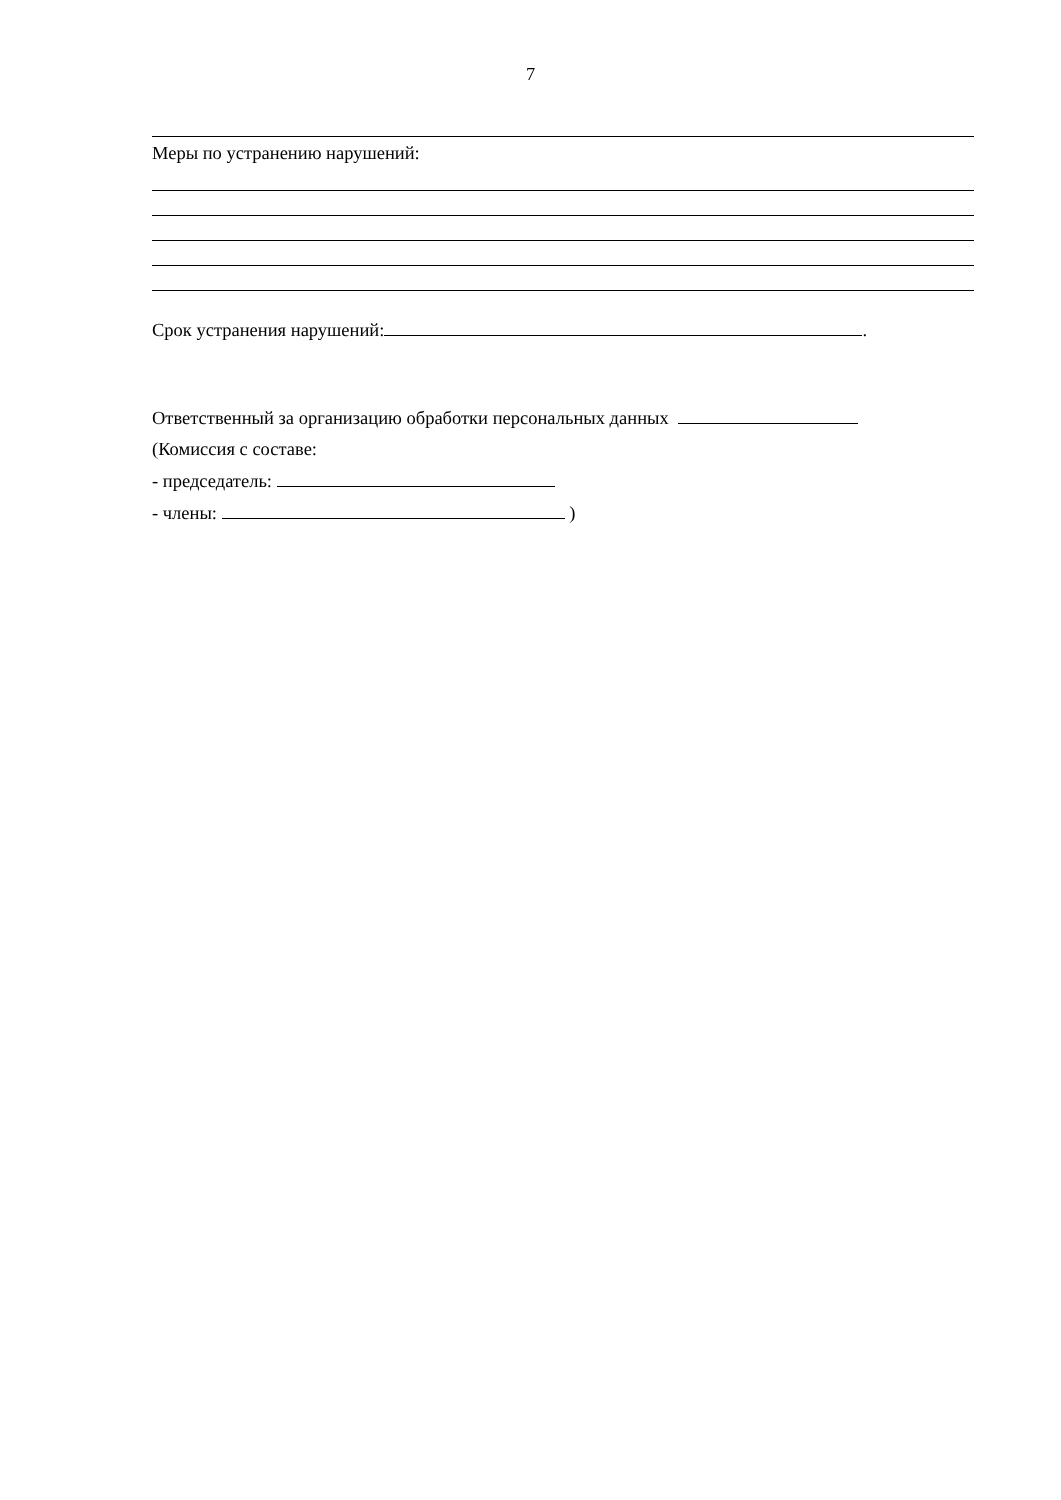7
Меры по устранению нарушений:
Срок устранения нарушений: .
Ответственный за организацию обработки персональных данных
(Комиссия с составе:
- председатель:
- члены: )